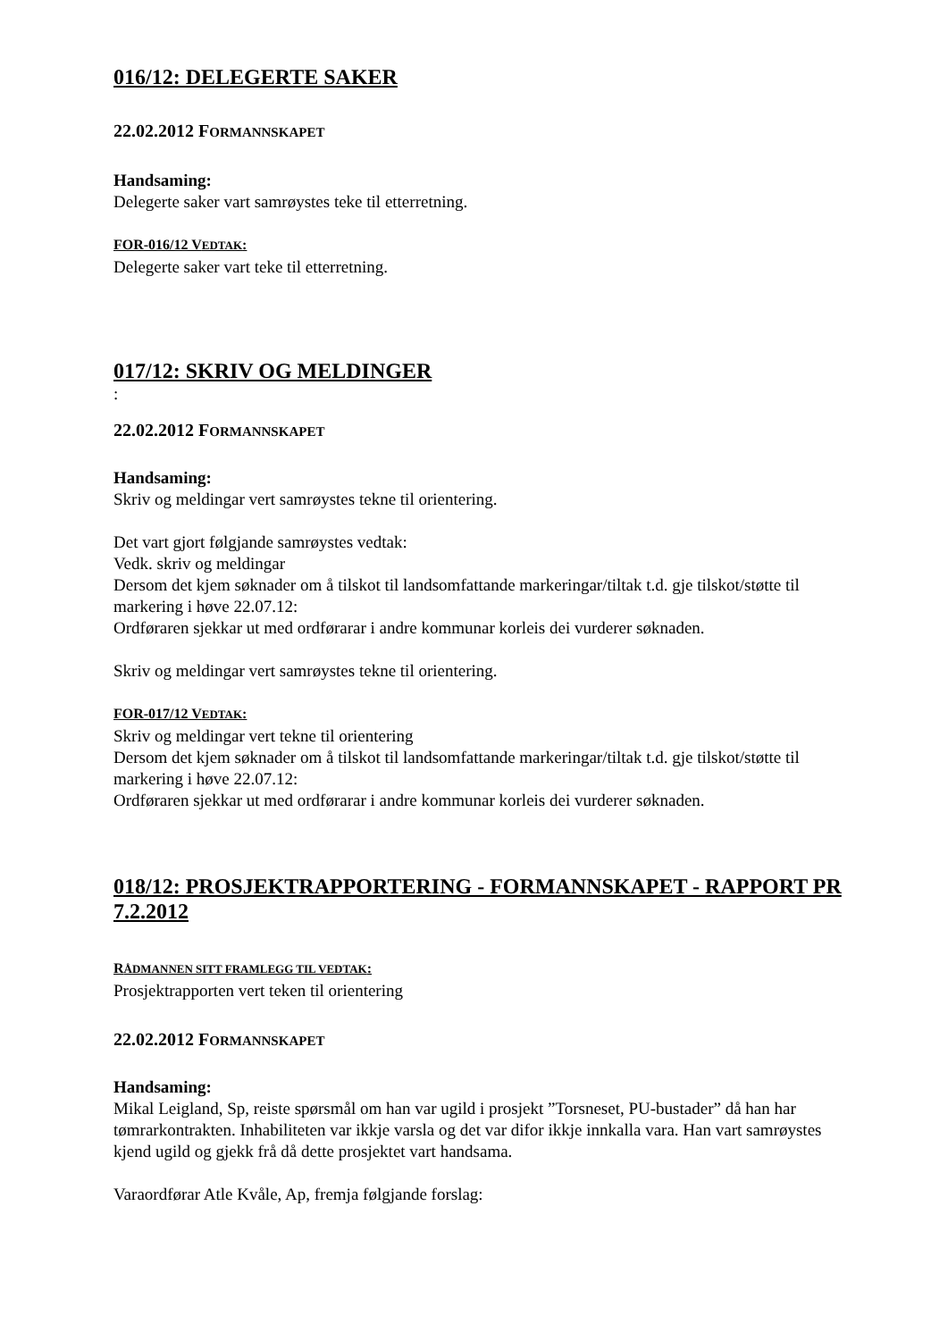016/12: DELEGERTE SAKER
22.02.2012 FORMANNSKAPET
Handsaming:
Delegerte saker vart samrøystes teke til etterretning.
FOR-016/12 VEDTAK:
Delegerte saker vart teke til etterretning.
017/12: SKRIV OG MELDINGER
:
22.02.2012 FORMANNSKAPET
Handsaming:
Skriv og meldingar vert samrøystes tekne til orientering.
Det vart gjort følgjande samrøystes vedtak:
Vedk. skriv og meldingar
Dersom det kjem søknader om å tilskot til landsomfattande markeringar/tiltak t.d. gje tilskot/støtte til markering i høve 22.07.12:
Ordføraren sjekkar ut med ordførarar i andre kommunar korleis dei vurderer søknaden.
Skriv og meldingar vert samrøystes tekne til orientering.
FOR-017/12 VEDTAK:
Skriv og meldingar vert tekne til orientering
Dersom det kjem søknader om å tilskot til landsomfattande markeringar/tiltak t.d. gje tilskot/støtte til markering i høve 22.07.12:
Ordføraren sjekkar ut med ordførarar i andre kommunar korleis dei vurderer søknaden.
018/12: PROSJEKTRAPPORTERING - FORMANNSKAPET - RAPPORT PR 7.2.2012
RÅDMANNEN SITT FRAMLEGG TIL VEDTAK:
Prosjektrapporten vert teken til orientering
22.02.2012 FORMANNSKAPET
Handsaming:
Mikal Leigland, Sp, reiste spørsmål om han var ugild i prosjekt ”Torsneset, PU-bustader” då han har tømrarkontrakten. Inhabiliteten var ikkje varsla og det var difor ikkje innkalla vara. Han vart samrøystes kjend ugild og gjekk frå då dette prosjektet vart handsama.
Varaordførar Atle Kvåle, Ap, fremja følgjande forslag: